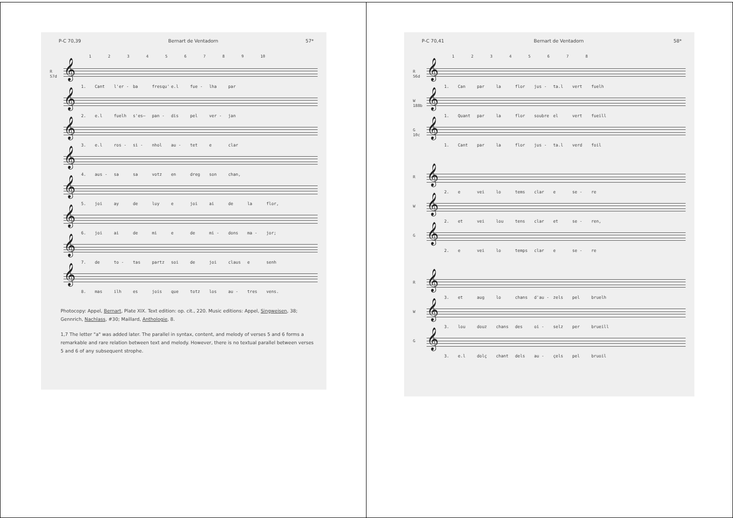P-C 70,39 Bernart de Ventadorn 57*
123456789 10
R
57d
𝄞
1. Cant l'er - ba fresqu' e.l fue - lha par
𝄞
2. e.l fuelh s'es— pan - dis pel ver - jan
𝄞
3. e.l ros - si - nhol au - tet e clar
𝄞
4. aus - sa sa votz en dreg son chan,
𝄞
5. joi ay de luy e joi ai de la flor,
𝄞
6. joi ai de mi e de mi - dons ma - jor;
𝄞
7. de to - tas partz soi de joi claus e senh
𝄞
8. mas ilh es jois que totz los au - tres vens.
Photocopy: Appel, Bernart, Plate XIX. Text edition: op. cit., 220. Music editions: Appel, Singweisen, 38; Gennrich, Nachlass, #30; Maillard, Anthologie, 8.
1,7 The letter "a" was added later. The parallel in syntax, content, and melody of verses 5 and 6 forms a remarkable and rare relation between text and melody. However, there is no textual parallel between verses 5 and 6 of any subsequent strophe.
P-C 70,41 Bernart de Ventadorn 58*
12345678
R
56d
𝄞
1. Can par la flor jus - ta.l vert fuelh
W
188b
𝄞
1. Quant par la flor soubre el vert fueill
G
10c
𝄞
1. Cant par la flor jus - ta.l verd foil
R
𝄞
2. e vei lo tems clar e se - re
W
𝄞
2. et vei lou tens clar et se - ren,
G
𝄞
2. e vei lo temps clar e se - re
R
𝄞
3. et aug lo chans d'au - zels pel bruelh
W
𝄞
3. lou douz chans des oi - selz per brueill
G
𝄞
3. e.l dolç chant dels au - çels pel bruoil